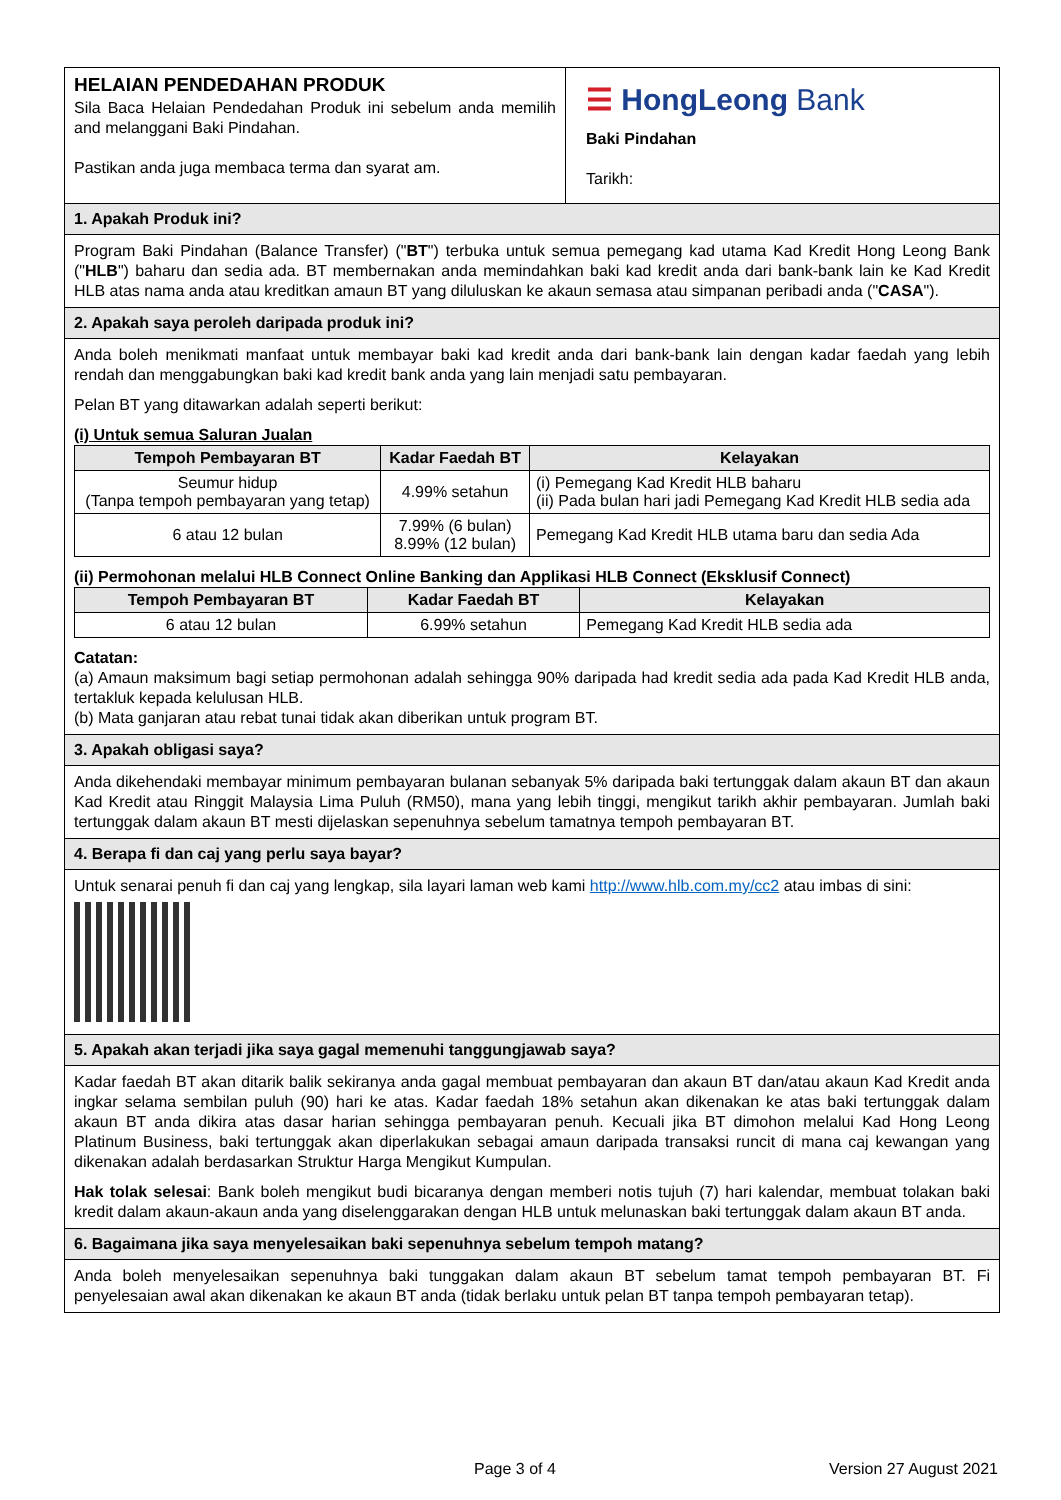HELAIAN PENDEDAHAN PRODUK
Sila Baca Helaian Pendedahan Produk ini sebelum anda memilih and melanggani Baki Pindahan.
Pastikan anda juga membaca terma dan syarat am.
☰ HongLeong Bank
Baki Pindahan
Tarikh:
1. Apakah Produk ini?
Program Baki Pindahan (Balance Transfer) ("BT") terbuka untuk semua pemegang kad utama Kad Kredit Hong Leong Bank ("HLB") baharu dan sedia ada. BT membernakan anda memindahkan baki kad kredit anda dari bank-bank lain ke Kad Kredit HLB atas nama anda atau kreditkan amaun BT yang diluluskan ke akaun semasa atau simpanan peribadi anda ("CASA").
2. Apakah saya peroleh daripada produk ini?
Anda boleh menikmati manfaat untuk membayar baki kad kredit anda dari bank-bank lain dengan kadar faedah yang lebih rendah dan menggabungkan baki kad kredit bank anda yang lain menjadi satu pembayaran.
Pelan BT yang ditawarkan adalah seperti berikut:
(i) Untuk semua Saluran Jualan
| Tempoh Pembayaran BT | Kadar Faedah BT | Kelayakan |
| --- | --- | --- |
| Seumur hidup (Tanpa tempoh pembayaran yang tetap) | 4.99% setahun | (i) Pemegang Kad Kredit HLB baharu (ii) Pada bulan hari jadi Pemegang Kad Kredit HLB sedia ada |
| 6 atau 12 bulan | 7.99% (6 bulan) 8.99% (12 bulan) | Pemegang Kad Kredit HLB utama baru dan sedia Ada |
(ii) Permohonan melalui HLB Connect Online Banking dan Applikasi HLB Connect (Eksklusif Connect)
| Tempoh Pembayaran BT | Kadar Faedah BT | Kelayakan |
| --- | --- | --- |
| 6 atau 12 bulan | 6.99% setahun | Pemegang Kad Kredit HLB sedia ada |
Catatan:
(a) Amaun maksimum bagi setiap permohonan adalah sehingga 90% daripada had kredit sedia ada pada Kad Kredit HLB anda, tertakluk kepada kelulusan HLB.
(b) Mata ganjaran atau rebat tunai tidak akan diberikan untuk program BT.
3. Apakah obligasi saya?
Anda dikehendaki membayar minimum pembayaran bulanan sebanyak 5% daripada baki tertunggak dalam akaun BT dan akaun Kad Kredit atau Ringgit Malaysia Lima Puluh (RM50), mana yang lebih tinggi, mengikut tarikh akhir pembayaran. Jumlah baki tertunggak dalam akaun BT mesti dijelaskan sepenuhnya sebelum tamatnya tempoh pembayaran BT.
4. Berapa fi dan caj yang perlu saya bayar?
Untuk senarai penuh fi dan caj yang lengkap, sila layari laman web kami http://www.hlb.com.my/cc2 atau imbas di sini:
5. Apakah akan terjadi jika saya gagal memenuhi tanggungjawab saya?
Kadar faedah BT akan ditarik balik sekiranya anda gagal membuat pembayaran dan akaun BT dan/atau akaun Kad Kredit anda ingkar selama sembilan puluh (90) hari ke atas. Kadar faedah 18% setahun akan dikenakan ke atas baki tertunggak dalam akaun BT anda dikira atas dasar harian sehingga pembayaran penuh. Kecuali jika BT dimohon melalui Kad Hong Leong Platinum Business, baki tertunggak akan diperlakukan sebagai amaun daripada transaksi runcit di mana caj kewangan yang dikenakan adalah berdasarkan Struktur Harga Mengikut Kumpulan.
Hak tolak selesai: Bank boleh mengikut budi bicaranya dengan memberi notis tujuh (7) hari kalendar, membuat tolakan baki kredit dalam akaun-akaun anda yang diselenggarakan dengan HLB untuk melunaskan baki tertunggak dalam akaun BT anda.
6. Bagaimana jika saya menyelesaikan baki sepenuhnya sebelum tempoh matang?
Anda boleh menyelesaikan sepenuhnya baki tunggakan dalam akaun BT sebelum tamat tempoh pembayaran BT. Fi penyelesaian awal akan dikenakan ke akaun BT anda (tidak berlaku untuk pelan BT tanpa tempoh pembayaran tetap).
Page 3 of 4 Version 27 August 2021